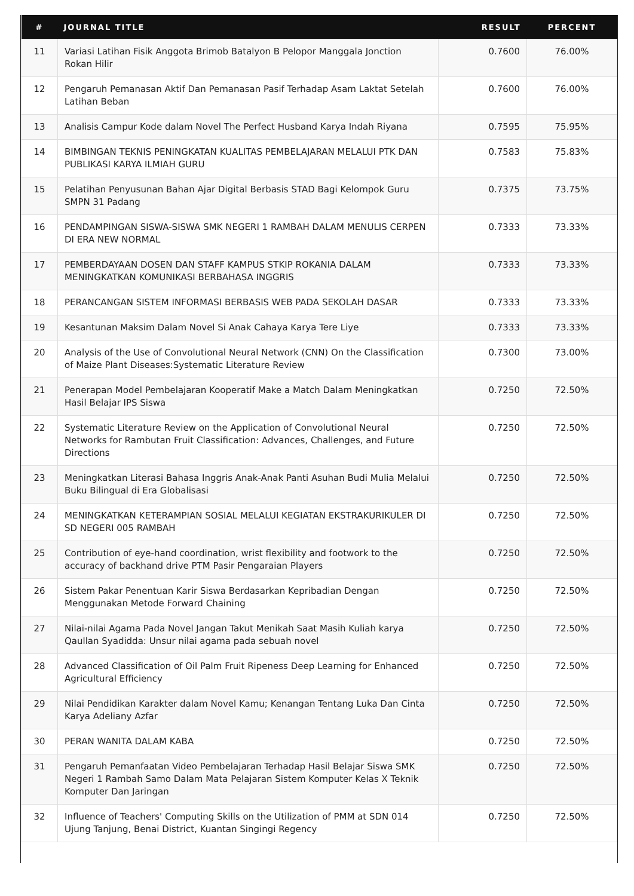| # | JOURNAL TITLE | RESULT | PERCENT |
| --- | --- | --- | --- |
| 11 | Variasi Latihan Fisik Anggota Brimob Batalyon B Pelopor Manggala Jonction Rokan Hilir | 0.7600 | 76.00% |
| 12 | Pengaruh Pemanasan Aktif Dan Pemanasan Pasif Terhadap Asam Laktat Setelah Latihan Beban | 0.7600 | 76.00% |
| 13 | Analisis Campur Kode dalam Novel The Perfect Husband Karya Indah Riyana | 0.7595 | 75.95% |
| 14 | BIMBINGAN TEKNIS PENINGKATAN KUALITAS PEMBELAJARAN MELALUI PTK DAN PUBLIKASI KARYA ILMIAH GURU | 0.7583 | 75.83% |
| 15 | Pelatihan Penyusunan Bahan Ajar Digital Berbasis STAD Bagi Kelompok Guru SMPN 31 Padang | 0.7375 | 73.75% |
| 16 | PENDAMPINGAN SISWA-SISWA SMK NEGERI 1 RAMBAH DALAM MENULIS CERPEN DI ERA NEW NORMAL | 0.7333 | 73.33% |
| 17 | PEMBERDAYAAN DOSEN DAN STAFF KAMPUS STKIP ROKANIA DALAM MENINGKATKAN KOMUNIKASI BERBAHASA INGGRIS | 0.7333 | 73.33% |
| 18 | PERANCANGAN SISTEM INFORMASI BERBASIS WEB PADA SEKOLAH DASAR | 0.7333 | 73.33% |
| 19 | Kesantunan Maksim Dalam Novel Si Anak Cahaya Karya Tere Liye | 0.7333 | 73.33% |
| 20 | Analysis of the Use of Convolutional Neural Network (CNN) On the Classification of Maize Plant Diseases:Systematic Literature Review | 0.7300 | 73.00% |
| 21 | Penerapan Model Pembelajaran Kooperatif Make a Match Dalam Meningkatkan Hasil Belajar IPS Siswa | 0.7250 | 72.50% |
| 22 | Systematic Literature Review on the Application of Convolutional Neural Networks for Rambutan Fruit Classification: Advances, Challenges, and Future Directions | 0.7250 | 72.50% |
| 23 | Meningkatkan Literasi Bahasa Inggris Anak-Anak Panti Asuhan Budi Mulia Melalui Buku Bilingual di Era Globalisasi | 0.7250 | 72.50% |
| 24 | MENINGKATKAN KETERAMPIAN SOSIAL MELALUI KEGIATAN EKSTRAKURIKULER DI SD NEGERI 005 RAMBAH | 0.7250 | 72.50% |
| 25 | Contribution of eye-hand coordination, wrist flexibility and footwork to the accuracy of backhand drive PTM Pasir Pengaraian Players | 0.7250 | 72.50% |
| 26 | Sistem Pakar Penentuan Karir Siswa Berdasarkan Kepribadian Dengan Menggunakan Metode Forward Chaining | 0.7250 | 72.50% |
| 27 | Nilai-nilai Agama Pada Novel Jangan Takut Menikah Saat Masih Kuliah karya Qaullan Syadidda: Unsur nilai agama pada sebuah novel | 0.7250 | 72.50% |
| 28 | Advanced Classification of Oil Palm Fruit Ripeness Deep Learning for Enhanced Agricultural Efficiency | 0.7250 | 72.50% |
| 29 | Nilai Pendidikan Karakter dalam Novel Kamu; Kenangan Tentang Luka Dan Cinta Karya Adeliany Azfar | 0.7250 | 72.50% |
| 30 | PERAN WANITA DALAM KABA | 0.7250 | 72.50% |
| 31 | Pengaruh Pemanfaatan Video Pembelajaran Terhadap Hasil Belajar Siswa SMK Negeri 1 Rambah Samo Dalam Mata Pelajaran Sistem Komputer Kelas X Teknik Komputer Dan Jaringan | 0.7250 | 72.50% |
| 32 | Influence of Teachers' Computing Skills on the Utilization of PMM at SDN 014 Ujung Tanjung, Benai District, Kuantan Singingi Regency | 0.7250 | 72.50% |